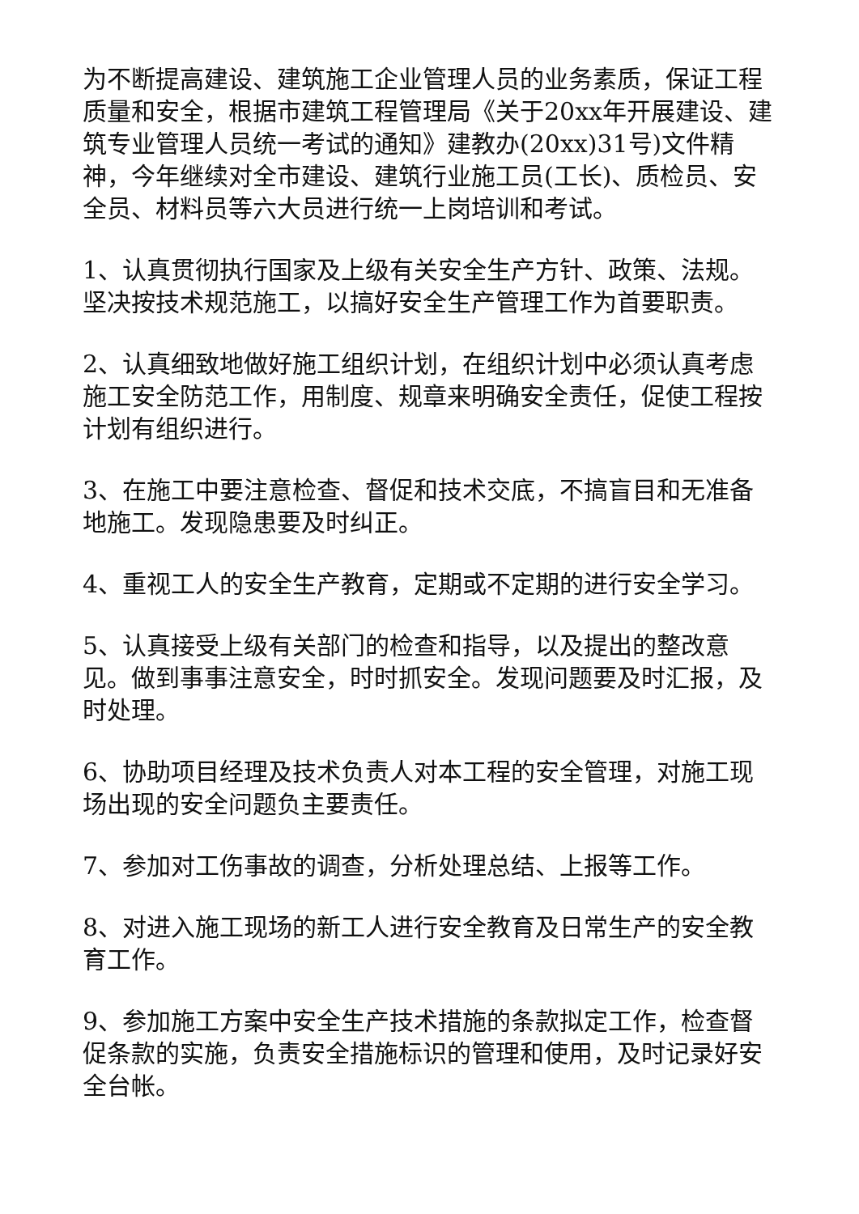为不断提高建设、建筑施工企业管理人员的业务素质，保证工程质量和安全，根据市建筑工程管理局《关于20xx年开展建设、建筑专业管理人员统一考试的通知》建教办(20xx)31号)文件精神，今年继续对全市建设、建筑行业施工员(工长)、质检员、安全员、材料员等六大员进行统一上岗培训和考试。
1、认真贯彻执行国家及上级有关安全生产方针、政策、法规。坚决按技术规范施工，以搞好安全生产管理工作为首要职责。
2、认真细致地做好施工组织计划，在组织计划中必须认真考虑施工安全防范工作，用制度、规章来明确安全责任，促使工程按计划有组织进行。
3、在施工中要注意检查、督促和技术交底，不搞盲目和无准备地施工。发现隐患要及时纠正。
4、重视工人的安全生产教育，定期或不定期的进行安全学习。
5、认真接受上级有关部门的检查和指导，以及提出的整改意见。做到事事注意安全，时时抓安全。发现问题要及时汇报，及时处理。
6、协助项目经理及技术负责人对本工程的安全管理，对施工现场出现的安全问题负主要责任。
7、参加对工伤事故的调查，分析处理总结、上报等工作。
8、对进入施工现场的新工人进行安全教育及日常生产的安全教育工作。
9、参加施工方案中安全生产技术措施的条款拟定工作，检查督促条款的实施，负责安全措施标识的管理和使用，及时记录好安全台帐。